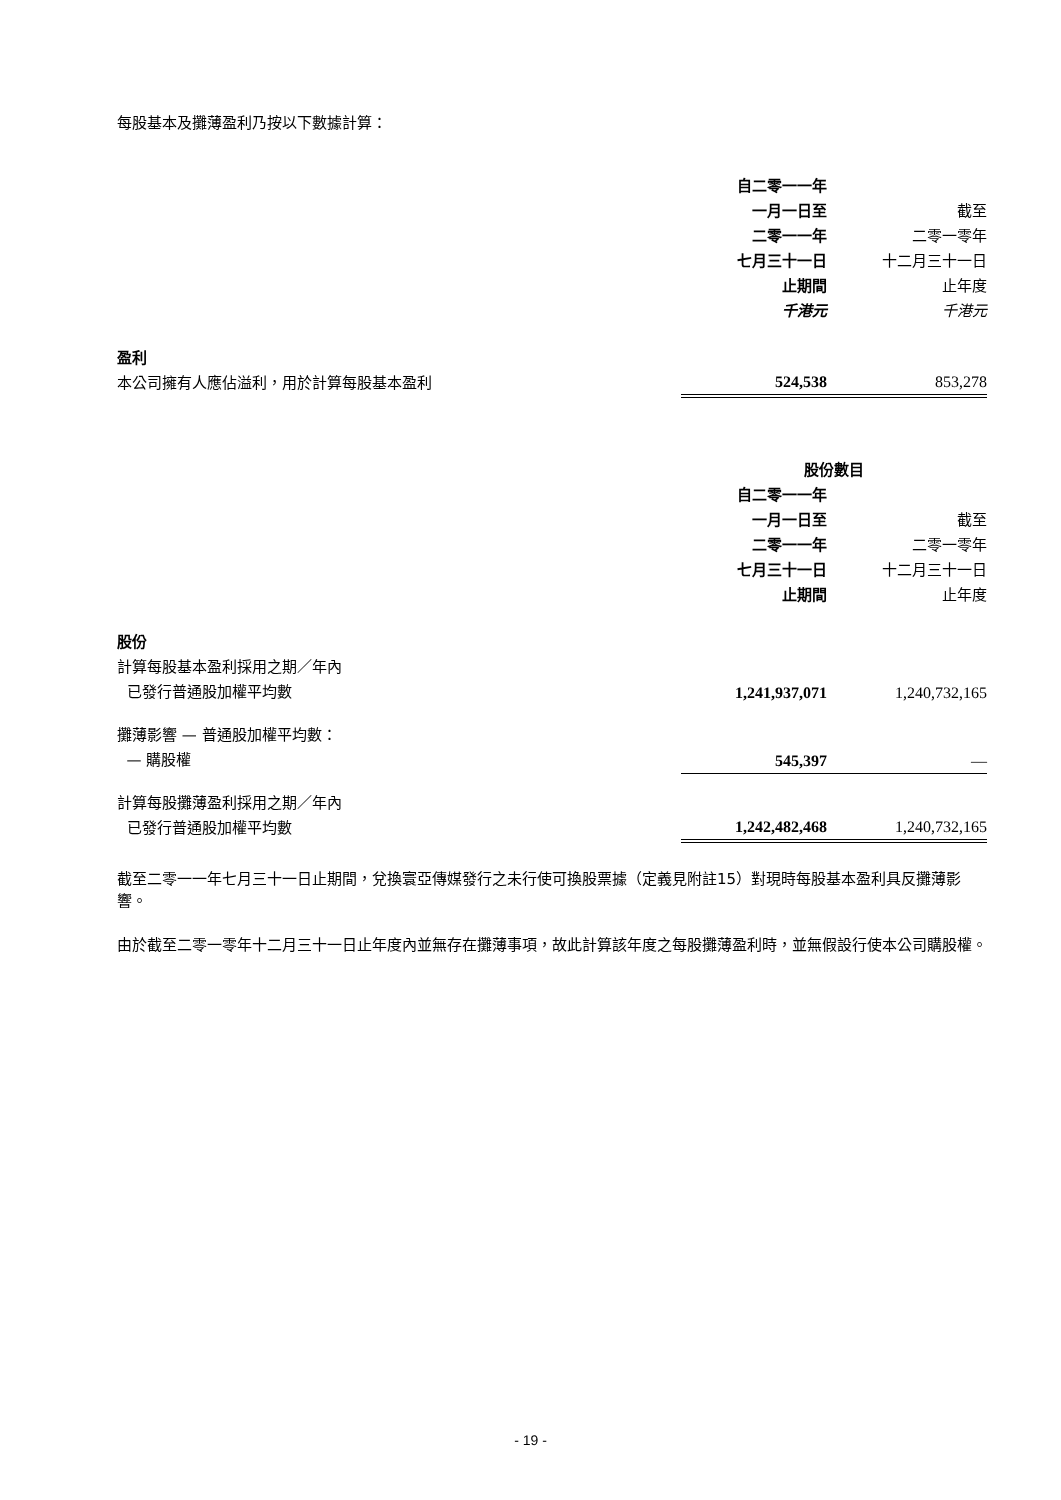每股基本及攤薄盈利乃按以下數據計算：
| | 自二零一一年 一月一日至 二零一一年 七月三十一日 止期間 千港元 | 截至 二零一零年 十二月三十一日 止年度 千港元 |
| 盈利 本公司擁有人應佔溢利，用於計算每股基本盈利 | 524,538 | 853,278 |
| | 股份數目 | |
| | 自二零一一年 一月一日至 二零一一年 七月三十一日 止期間 | 截至 二零一零年 十二月三十一日 止年度 |
| 股份 計算每股基本盈利採用之期／年內 已發行普通股加權平均數 | 1,241,937,071 | 1,240,732,165 |
| 攤薄影響 — 普通股加權平均數： — 購股權 | 545,397 | — |
| 計算每股攤薄盈利採用之期／年內 已發行普通股加權平均數 | 1,242,482,468 | 1,240,732,165 |
截至二零一一年七月三十一日止期間，兌換寰亞傳媒發行之未行使可換股票據（定義見附註15）對現時每股基本盈利具反攤薄影響。
由於截至二零一零年十二月三十一日止年度內並無存在攤薄事項，故此計算該年度之每股攤薄盈利時，並無假設行使本公司購股權。
- 19 -